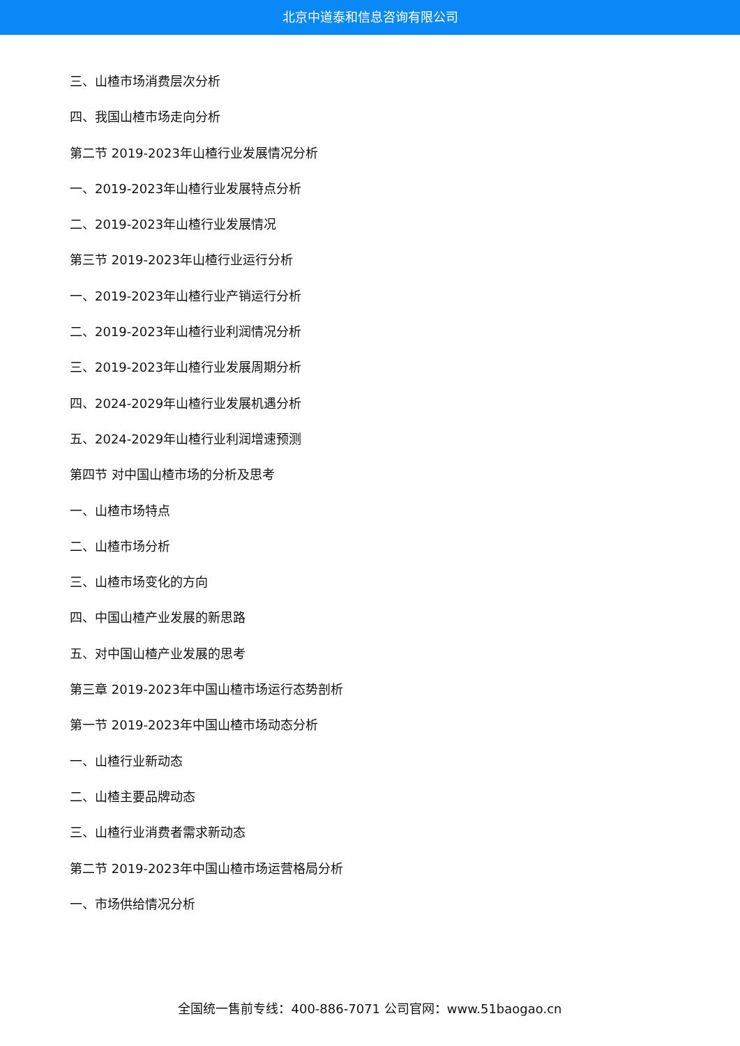北京中道泰和信息咨询有限公司
三、山楂市场消费层次分析
四、我国山楂市场走向分析
第二节 2019-2023年山楂行业发展情况分析
一、2019-2023年山楂行业发展特点分析
二、2019-2023年山楂行业发展情况
第三节 2019-2023年山楂行业运行分析
一、2019-2023年山楂行业产销运行分析
二、2019-2023年山楂行业利润情况分析
三、2019-2023年山楂行业发展周期分析
四、2024-2029年山楂行业发展机遇分析
五、2024-2029年山楂行业利润增速预测
第四节 对中国山楂市场的分析及思考
一、山楂市场特点
二、山楂市场分析
三、山楂市场变化的方向
四、中国山楂产业发展的新思路
五、对中国山楂产业发展的思考
第三章 2019-2023年中国山楂市场运行态势剖析
第一节 2019-2023年中国山楂市场动态分析
一、山楂行业新动态
二、山楂主要品牌动态
三、山楂行业消费者需求新动态
第二节 2019-2023年中国山楂市场运营格局分析
一、市场供给情况分析
全国统一售前专线：400-886-7071 公司官网：www.51baogao.cn